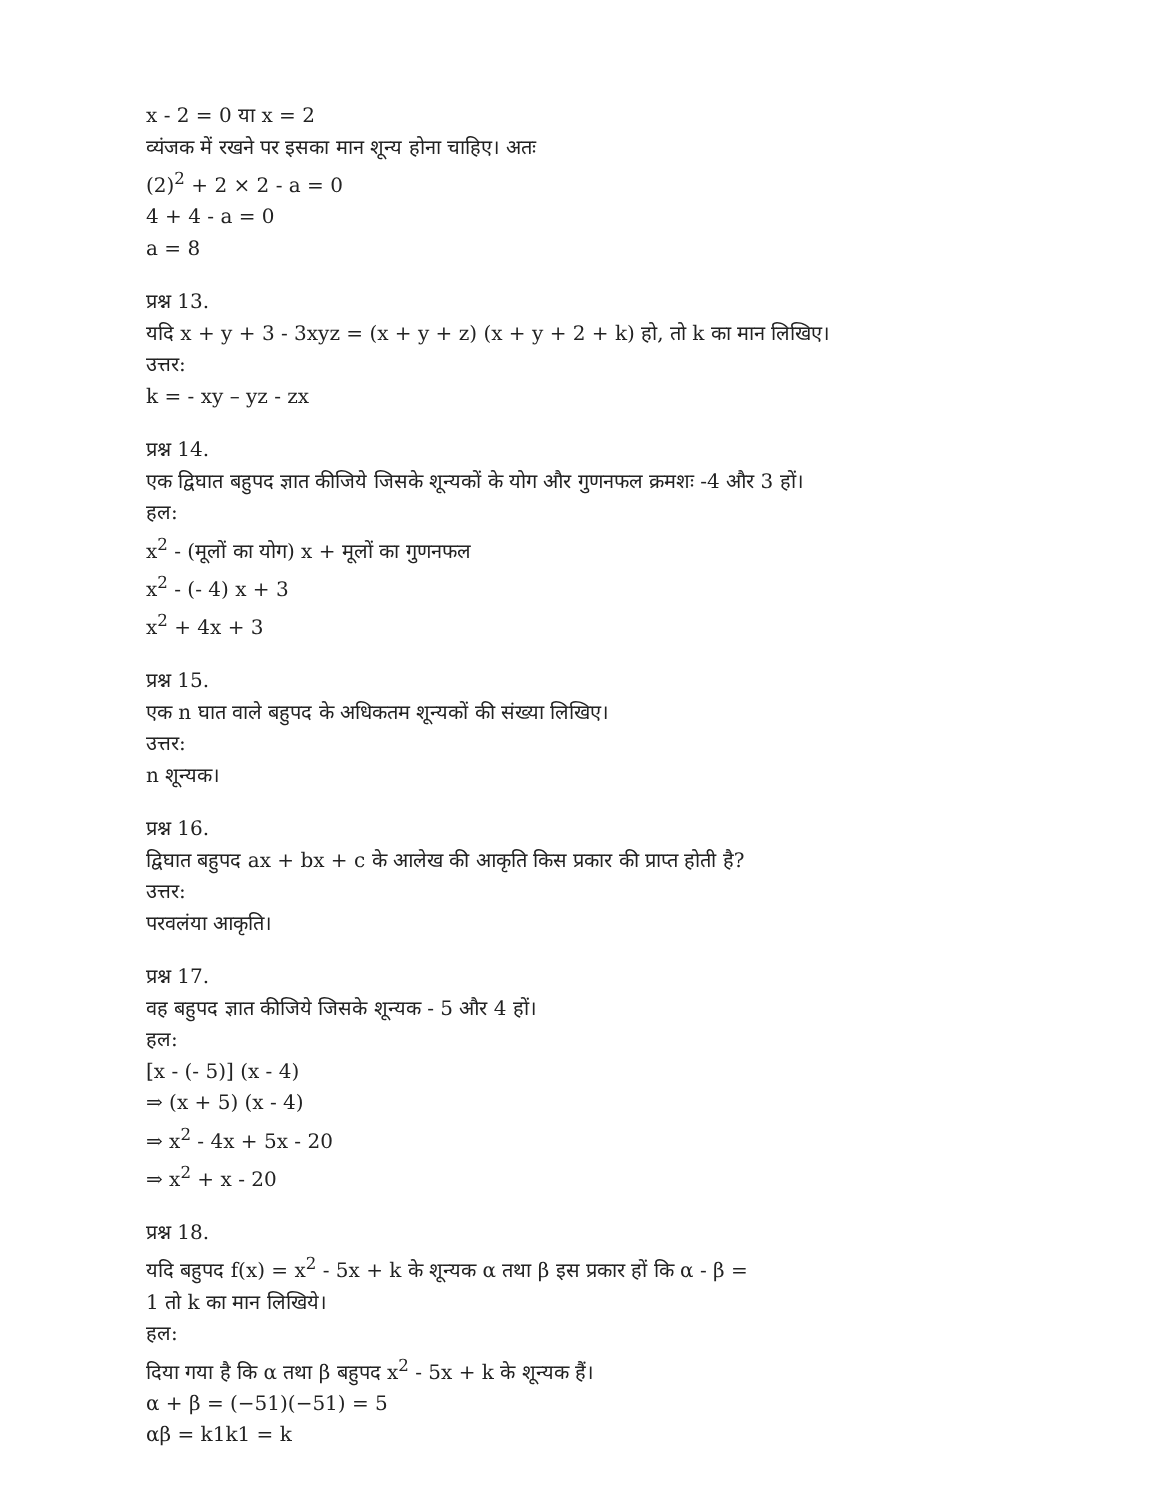x - 2 = 0 या x = 2
व्यंजक में रखने पर इसका मान शून्य होना चाहिए। अतः
(2)<sup>2</sup> + 2 × 2 - a = 0
4 + 4 - a = 0
a = 8
प्रश्न 13.
यदि x + y + 3 - 3xyz = (x + y + z) (x + y + 2 + k) हो, तो k का मान लिखिए।
उत्तर:
k = - xy – yz - zx
प्रश्न 14.
एक द्विघात बहुपद ज्ञात कीजिये जिसके शून्यकों के योग और गुणनफल क्रमशः -4 और 3 हों।
हल:
x<sup>2</sup> - (मूलों का योग) x + मूलों का गुणनफल
x<sup>2</sup> - (- 4) x + 3
x<sup>2</sup> + 4x + 3
प्रश्न 15.
एक n घात वाले बहुपद के अधिकतम शून्यकों की संख्या लिखिए।
उत्तर:
n शून्यक।
प्रश्न 16.
द्विघात बहुपद ax + bx + c के आलेख की आकृति किस प्रकार की प्राप्त होती है?
उत्तर:
परवलंया आकृति।
प्रश्न 17.
वह बहुपद ज्ञात कीजिये जिसके शून्यक - 5 और 4 हों।
हल:
[x - (- 5)] (x - 4)
⇒ (x + 5) (x - 4)
⇒ x<sup>2</sup> - 4x + 5x - 20
⇒ x<sup>2</sup> + x - 20
प्रश्न 18.
यदि बहुपद f(x) = x<sup>2</sup> - 5x + k के शून्यक α तथा β इस प्रकार हों कि α - β =
1 तो k का मान लिखिये।
हल:
दिया गया है कि α तथा β बहुपद x<sup>2</sup> - 5x + k के शून्यक हैं।
α + β = (−51)(−51) = 5
αβ = k1k1 = k